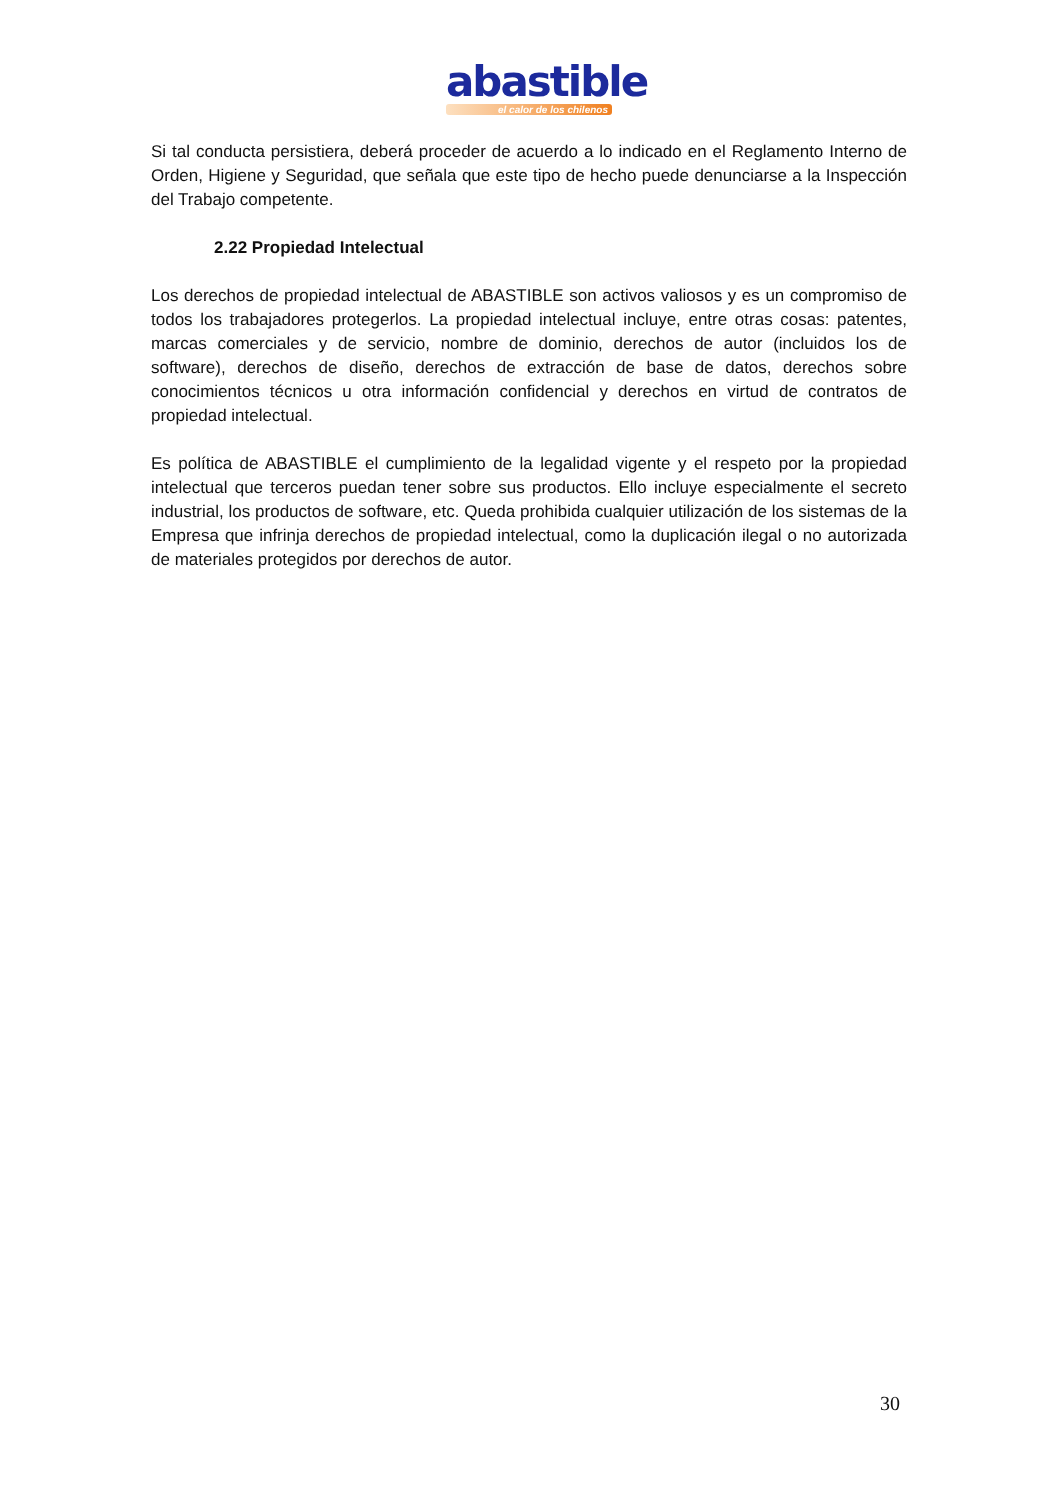abastible
el calor de los chilenos
Si tal conducta persistiera, deberá proceder de acuerdo a lo indicado en el Reglamento Interno de Orden, Higiene y Seguridad, que señala que este tipo de hecho puede denunciarse a la Inspección del Trabajo competente.
2.22 Propiedad Intelectual
Los derechos de propiedad intelectual de ABASTIBLE son activos valiosos y es un compromiso de todos los trabajadores protegerlos. La propiedad intelectual incluye, entre otras cosas: patentes, marcas comerciales y de servicio, nombre de dominio, derechos de autor (incluidos los de software), derechos de diseño, derechos de extracción de base de datos, derechos sobre conocimientos técnicos u otra información confidencial y derechos en virtud de contratos de propiedad intelectual.
Es política de ABASTIBLE el cumplimiento de la legalidad vigente y el respeto por la propiedad intelectual que terceros puedan tener sobre sus productos. Ello incluye especialmente el secreto industrial, los productos de software, etc. Queda prohibida cualquier utilización de los sistemas de la Empresa que infrinja derechos de propiedad intelectual, como la duplicación ilegal o no autorizada de materiales protegidos por derechos de autor.
30